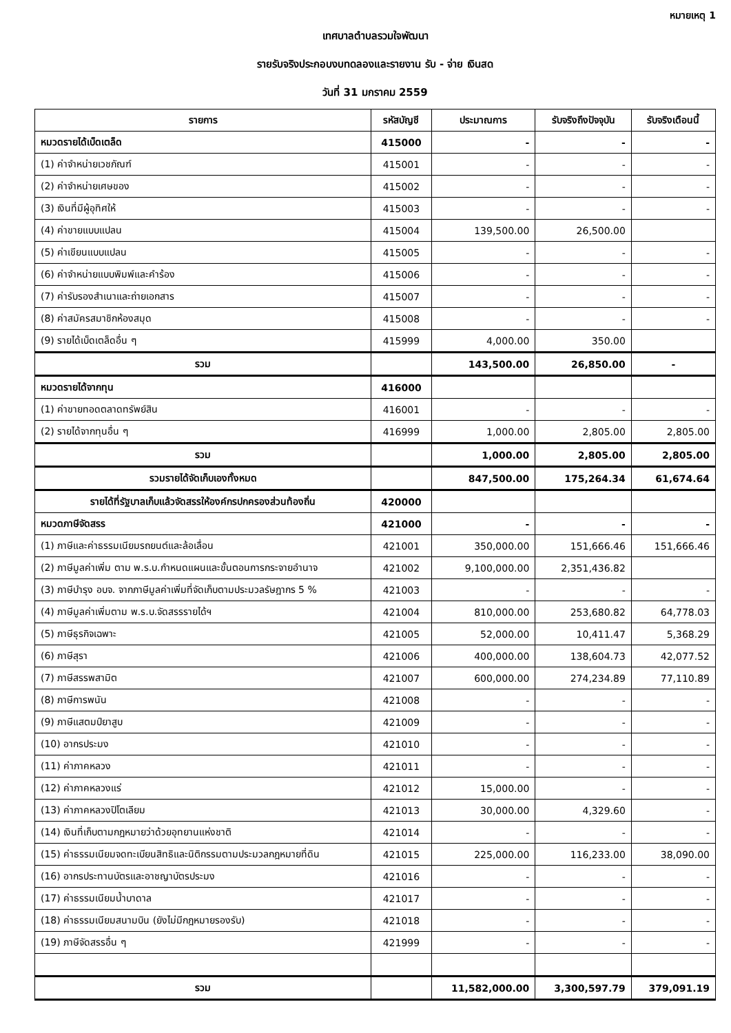หมายเหตุ 1
เทศบาลตำบลรวมใจพัฒนา
รายรับจริงประกอบงบทดลองและรายงาน รับ - จ่าย เงินสด
วันที่ 31 มกราคม 2559
| รายการ | รหัสบัญชี | ประมาณการ | รับจริงถึงปัจจุบัน | รับจริงเดือนนี้ |
| --- | --- | --- | --- | --- |
| หมวดรายได้เบ็ดเตล็ด | 415000 | - | - | - |
| (1) ค่าจำหน่ายเวชภัณฑ์ | 415001 | - | - | - |
| (2) ค่าจำหน่ายเศษของ | 415002 | - | - | - |
| (3) เงินที่มีผู้อุทิศให้ | 415003 | - | - | - |
| (4) ค่าขายแบบแปลน | 415004 | 139,500.00 | 26,500.00 | |
| (5) ค่าเขียนแบบแปลน | 415005 | - | - | - |
| (6) ค่าจำหน่ายแบบพิมพ์และคำร้อง | 415006 | - | - | - |
| (7) ค่ารับรองสำเนาและถ่ายเอกสาร | 415007 | - | - | - |
| (8) ค่าสมัครสมาชิกห้องสมุด | 415008 | - | - | - |
| (9) รายได้เบ็ดเตล็ดอื่น ๆ | 415999 | 4,000.00 | 350.00 | |
| รวม | | 143,500.00 | 26,850.00 | - |
| หมวดรายได้จากทุน | 416000 | | | |
| (1) ค่าขายทอดตลาดทรัพย์สิน | 416001 | - | - | - |
| (2) รายได้จากทุนอื่น ๆ | 416999 | 1,000.00 | 2,805.00 | 2,805.00 |
| รวม | | 1,000.00 | 2,805.00 | 2,805.00 |
| รวมรายได้จัดเก็บเองทั้งหมด | | 847,500.00 | 175,264.34 | 61,674.64 |
| รายได้ที่รัฐบาลเก็บแล้วจัดสรรให้องค์กรปกครองส่วนท้องถิ่น | 420000 | | | |
| หมวดภาษีจัดสรร | 421000 | - | - | - |
| (1) ภาษีและค่าธรรมเนียมรถยนต์และล้อเลื่อน | 421001 | 350,000.00 | 151,666.46 | 151,666.46 |
| (2) ภาษีมูลค่าเพิ่ม ตาม พ.ร.บ.กำหนดแผนและขั้นตอนการกระจายอำนาจ | 421002 | 9,100,000.00 | 2,351,436.82 | |
| (3) ภาษีบำรุง อบจ. จากภาษีมูลค่าเพิ่มที่จัดเก็บตามประมวลรัษฎากร 5 % | 421003 | - | - | - |
| (4) ภาษีมูลค่าเพิ่มตาม พ.ร.บ.จัดสรรรายได้ฯ | 421004 | 810,000.00 | 253,680.82 | 64,778.03 |
| (5) ภาษีธุรกิจเฉพาะ | 421005 | 52,000.00 | 10,411.47 | 5,368.29 |
| (6) ภาษีสุรา | 421006 | 400,000.00 | 138,604.73 | 42,077.52 |
| (7) ภาษีสรรพสามิต | 421007 | 600,000.00 | 274,234.89 | 77,110.89 |
| (8) ภาษีการพนัน | 421008 | - | - | - |
| (9) ภาษีแสตมป์ยาสูบ | 421009 | - | - | - |
| (10) อากรประมง | 421010 | - | - | - |
| (11) ค่าภาคหลวง | 421011 | - | - | - |
| (12) ค่าภาคหลวงแร่ | 421012 | 15,000.00 | - | - |
| (13) ค่าภาคหลวงปิโตเลียม | 421013 | 30,000.00 | 4,329.60 | - |
| (14) เงินที่เก็บตามกฎหมายว่าด้วยอุทยานแห่งชาติ | 421014 | - | - | - |
| (15) ค่าธรรมเนียมจดทะเบียนสิทธิและนิติกรรมตามประมวลกฎหมายที่ดิน | 421015 | 225,000.00 | 116,233.00 | 38,090.00 |
| (16) อากรประทานบัตรและอาชญาบัตรประมง | 421016 | - | - | - |
| (17) ค่าธรรมเนียมน้ำบาดาล | 421017 | - | - | - |
| (18) ค่าธรรมเนียมสนามบิน (ยังไม่มีกฎหมายรองรับ) | 421018 | - | - | - |
| (19) ภาษีจัดสรรอื่น ๆ | 421999 | - | - | - |
| รวม | | 11,582,000.00 | 3,300,597.79 | 379,091.19 |